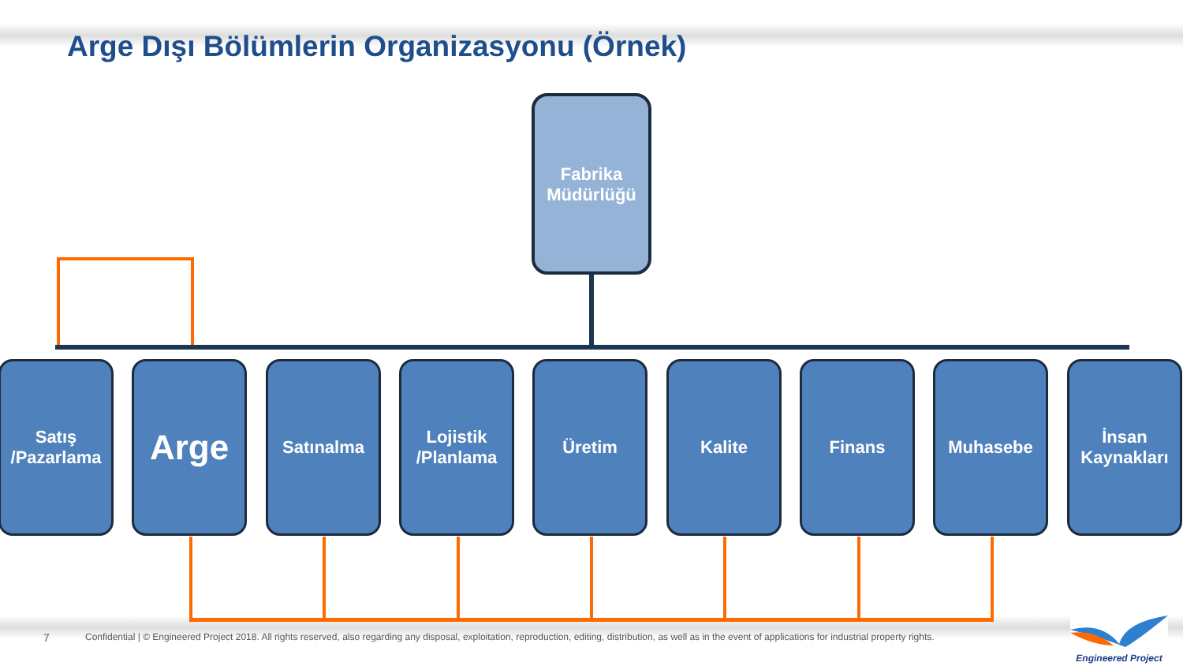Arge Dışı Bölümlerin Organizasyonu (Örnek)
Fabrika
Müdürlüğü
Satış
/Pazarlama
Arge Satınalma
Lojistik
/Planlama
Üretim Kalite Finans Muhasebe
İnsan
Kaynakları
7
Confidential | © Engineered Project 2018. All rights reserved, also regarding any disposal, exploitation, reproduction, editing, distribution, as well as in the event of applications for industrial property rights.
Engineered Project